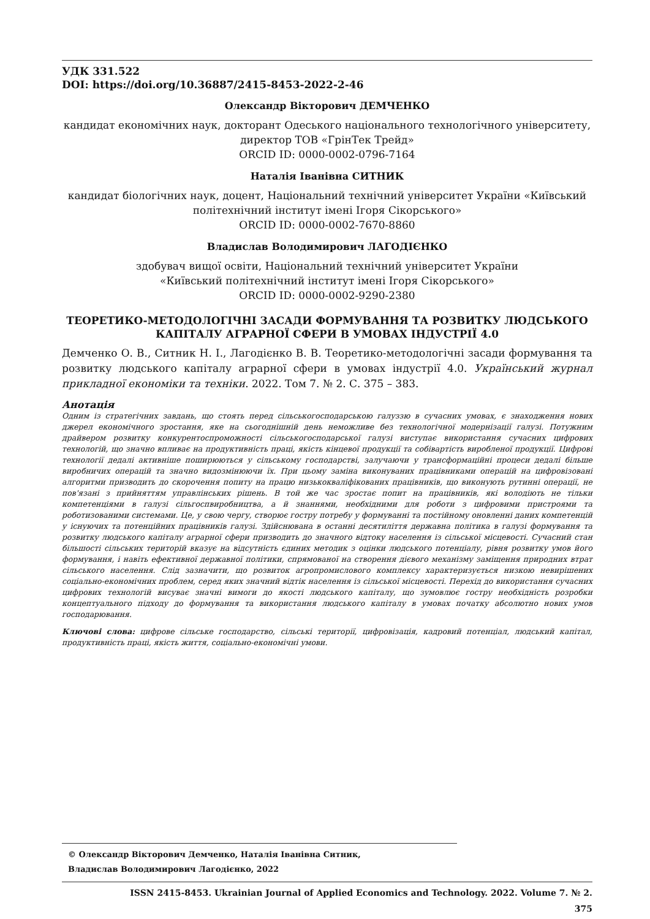УДК 331.522
DOI: https://doi.org/10.36887/2415-8453-2022-2-46
Олександр Вікторович ДЕМЧЕНКО
кандидат економічних наук, докторант Одеського національного технологічного університету, директор ТОВ «ГрінТек Трейд»
ORCID ID: 0000-0002-0796-7164
Наталія Іванівна СИТНИК
кандидат біологічних наук, доцент, Національний технічний університет України «Київський політехнічний інститут імені Ігоря Сікорського»
ORCID ID: 0000-0002-7670-8860
Владислав Володимирович ЛАГОДІЄНКО
здобувач вищої освіти, Національний технічний університет України
«Київський політехнічний інститут імені Ігоря Сікорського»
ORCID ID: 0000-0002-9290-2380
ТЕОРЕТИКО-МЕТОДОЛОГІЧНІ ЗАСАДИ ФОРМУВАННЯ ТА РОЗВИТКУ ЛЮДСЬКОГО КАПІТАЛУ АГРАРНОЇ СФЕРИ В УМОВАХ ІНДУСТРІЇ 4.0
Демченко О. В., Ситник Н. І., Лагодієнко В. В. Теоретико-методологічні засади формування та розвитку людського капіталу аграрної сфери в умовах індустрії 4.0. Український журнал прикладної економіки та техніки. 2022. Том 7. № 2. С. 375 – 383.
Анотація
Одним із стратегічних завдань, що стоять перед сільськогосподарською галуззю в сучасних умовах, є знаходження нових джерел економічного зростання, яке на сьогоднішній день неможливе без технологічної модернізації галузі. Потужним драйвером розвитку конкурентоспроможності сільськогосподарської галузі виступає використання сучасних цифрових технологій, що значно впливає на продуктивність праці, якість кінцевої продукції та собівартість виробленої продукції. Цифрові технології дедалі активніше поширюються у сільському господарстві, залучаючи у трансформаційні процеси дедалі більше виробничих операцій та значно видозмінюючи їх. При цьому заміна виконуваних працівниками операцій на цифровізовані алгоритми призводить до скорочення попиту на працю низькокваліфікованих працівників, що виконують рутинні операції, не пов'язані з прийняттям управлінських рішень. В той же час зростає попит на працівників, які володіють не тільки компетенціями в галузі сільгоспвиробництва, а й знаннями, необхідними для роботи з цифровими пристроями та роботизованими системами. Це, у свою чергу, створює гостру потребу у формуванні та постійному оновленні даних компетенцій у існуючих та потенційних працівників галузі. Здійснювана в останні десятиліття державна політика в галузі формування та розвитку людського капіталу аграрної сфери призводить до значного відтоку населення із сільської місцевості. Сучасний стан більшості сільських територій вказує на відсутність єдиних методик з оцінки людського потенціалу, рівня розвитку умов його формування, і навіть ефективної державної політики, спрямованої на створення дієвого механізму заміщення природних втрат сільського населення. Слід зазначити, що розвиток агропромислового комплексу характеризується низкою невирішених соціально-економічних проблем, серед яких значний відтік населення із сільської місцевості. Перехід до використання сучасних цифрових технологій висуває значні вимоги до якості людського капіталу, що зумовлює гостру необхідність розробки концептуального підходу до формування та використання людського капіталу в умовах початку абсолютно нових умов господарювання.
Ключові слова: цифрове сільське господарство, сільські території, цифровізація, кадровий потенціал, людський капітал, продуктивність праці, якість життя, соціально-економічні умови.
© Олександр Вікторович Демченко, Наталія Іванівна Ситник,
Владислав Володимирович Лагодієнко, 2022
ISSN 2415-8453. Ukrainian Journal of Applied Economics and Technology. 2022. Volume 7. № 2.
375